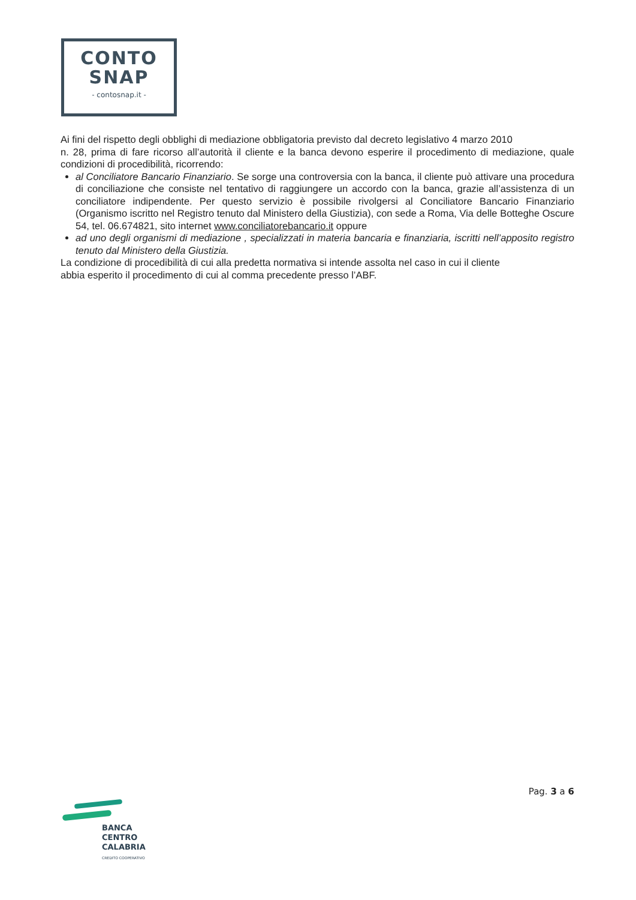CONTO
SNAP
- contosnap.it -
Ai fini del rispetto degli obblighi di mediazione obbligatoria previsto dal decreto legislativo 4 marzo 2010
n. 28, prima di fare ricorso all’autorità il cliente e la banca devono esperire il procedimento di mediazione, quale condizioni di procedibilità, ricorrendo:
al Conciliatore Bancario Finanziario. Se sorge una controversia con la banca, il cliente può attivare una procedura di conciliazione che consiste nel tentativo di raggiungere un accordo con la banca, grazie all’assistenza di un conciliatore indipendente. Per questo servizio è possibile rivolgersi al Conciliatore Bancario Finanziario (Organismo iscritto nel Registro tenuto dal Ministero della Giustizia), con sede a Roma, Via delle Botteghe Oscure 54, tel. 06.674821, sito internet www.conciliatorebancario.it oppure
ad uno degli organismi di mediazione , specializzati in materia bancaria e finanziaria, iscritti nell’apposito registro tenuto dal Ministero della Giustizia.
La condizione di procedibilità di cui alla predetta normativa si intende assolta nel caso in cui il cliente
abbia esperito il procedimento di cui al comma precedente presso l’ABF.
Pag. 3 a 6
BANCA
CENTRO
CALABRIA
CREDITO COOPERATIVO